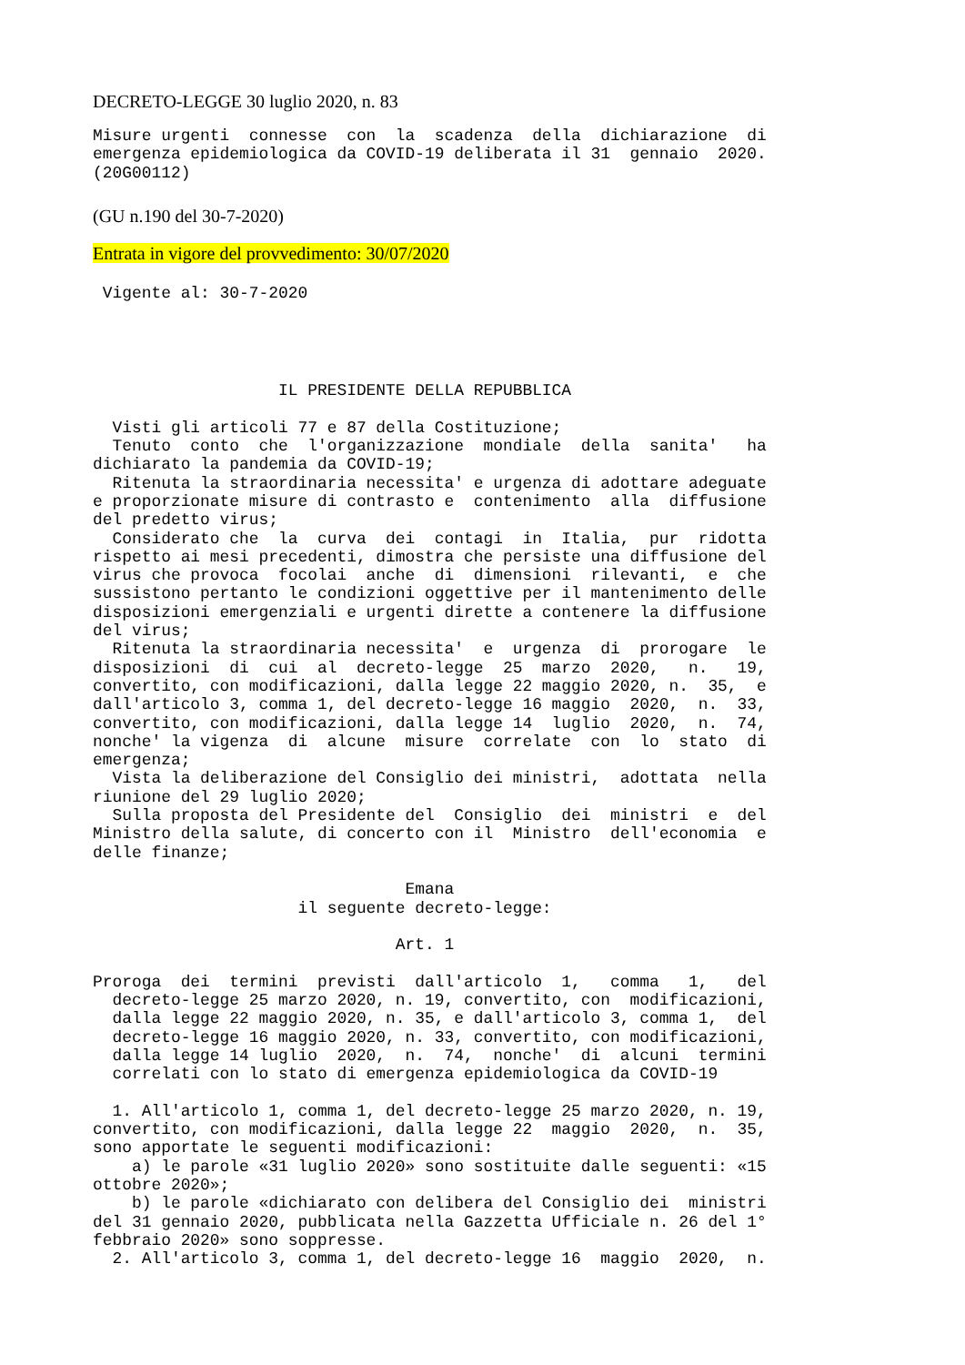DECRETO-LEGGE 30 luglio 2020, n. 83
Misure urgenti  connesse  con  la  scadenza  della  dichiarazione  di
emergenza epidemiologica da COVID-19 deliberata il 31  gennaio  2020.
(20G00112)
(GU n.190 del 30-7-2020)
Entrata in vigore del provvedimento: 30/07/2020
 Vigente al: 30-7-2020
                   IL PRESIDENTE DELLA REPUBBLICA

  Visti gli articoli 77 e 87 della Costituzione;
  Tenuto  conto  che  l'organizzazione  mondiale  della  sanita'   ha
dichiarato la pandemia da COVID-19;
  Ritenuta la straordinaria necessita' e urgenza di adottare adeguate
e proporzionate misure di contrasto e  contenimento  alla  diffusione
del predetto virus;
  Considerato che  la  curva  dei  contagi  in  Italia,  pur  ridotta
rispetto ai mesi precedenti, dimostra che persiste una diffusione del
virus che provoca  focolai  anche  di  dimensioni  rilevanti,  e  che
sussistono pertanto le condizioni oggettive per il mantenimento delle
disposizioni emergenziali e urgenti dirette a contenere la diffusione
del virus;
  Ritenuta la straordinaria necessita'  e  urgenza  di  prorogare  le
disposizioni  di  cui  al  decreto-legge  25  marzo  2020,   n.   19,
convertito, con modificazioni, dalla legge 22 maggio 2020, n.  35,  e
dall'articolo 3, comma 1, del decreto-legge 16 maggio  2020,  n.  33,
convertito, con modificazioni, dalla legge 14  luglio  2020,  n.  74,
nonche' la vigenza  di  alcune  misure  correlate  con  lo  stato  di
emergenza;
  Vista la deliberazione del Consiglio dei ministri,  adottata  nella
riunione del 29 luglio 2020;
  Sulla proposta del Presidente del  Consiglio  dei  ministri  e  del
Ministro della salute, di concerto con il  Ministro  dell'economia  e
delle finanze;

                                Emana
                     il seguente decreto-legge:

                               Art. 1

Proroga  dei  termini  previsti  dall'articolo  1,   comma   1,   del
  decreto-legge 25 marzo 2020, n. 19, convertito, con  modificazioni,
  dalla legge 22 maggio 2020, n. 35, e dall'articolo 3, comma 1,  del
  decreto-legge 16 maggio 2020, n. 33, convertito, con modificazioni,
  dalla legge 14 luglio  2020,  n.  74,  nonche'  di  alcuni  termini
  correlati con lo stato di emergenza epidemiologica da COVID-19

  1. All'articolo 1, comma 1, del decreto-legge 25 marzo 2020, n. 19,
convertito, con modificazioni, dalla legge 22  maggio  2020,  n.  35,
sono apportate le seguenti modificazioni:
    a) le parole «31 luglio 2020» sono sostituite dalle seguenti: «15
ottobre 2020»;
    b) le parole «dichiarato con delibera del Consiglio dei  ministri
del 31 gennaio 2020, pubblicata nella Gazzetta Ufficiale n. 26 del 1°
febbraio 2020» sono soppresse.
  2. All'articolo 3, comma 1, del decreto-legge 16  maggio  2020,  n.